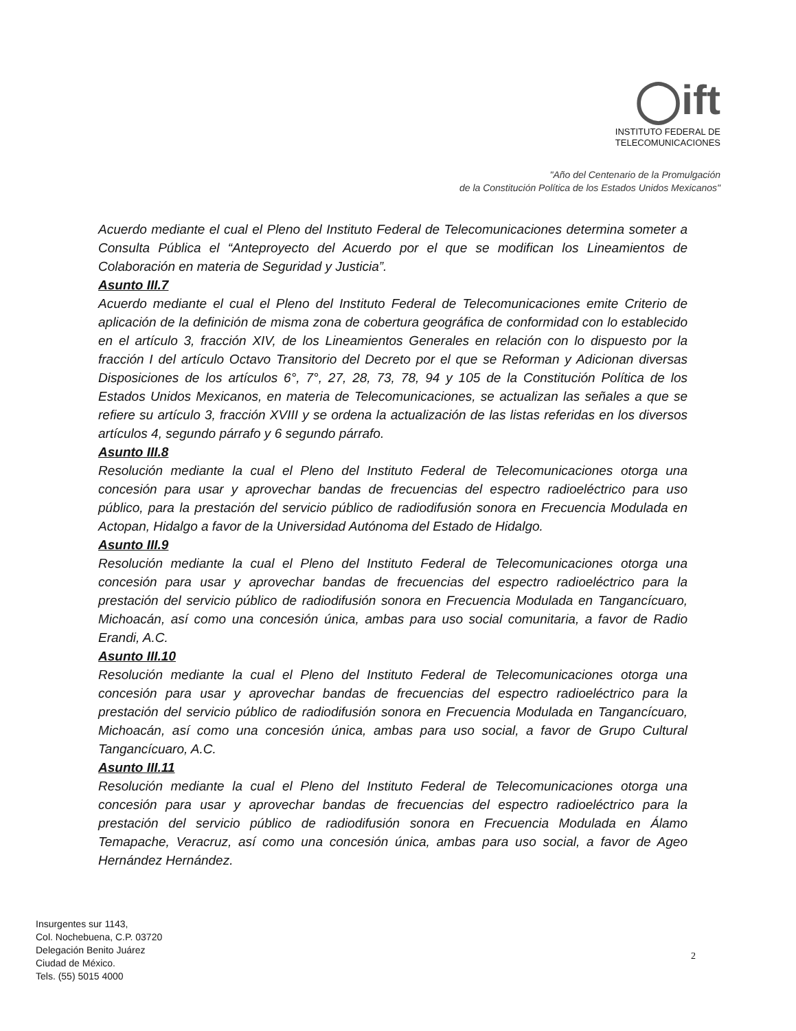◯ift
INSTITUTO FEDERAL DE
TELECOMUNICACIONES
"Año del Centenario de la Promulgación
de la Constitución Política de los Estados Unidos Mexicanos"
Acuerdo mediante el cual el Pleno del Instituto Federal de Telecomunicaciones determina someter a Consulta Pública el “Anteproyecto del Acuerdo por el que se modifican los Lineamientos de Colaboración en materia de Seguridad y Justicia”.
Asunto III.7
Acuerdo mediante el cual el Pleno del Instituto Federal de Telecomunicaciones emite Criterio de aplicación de la definición de misma zona de cobertura geográfica de conformidad con lo establecido en el artículo 3, fracción XIV, de los Lineamientos Generales en relación con lo dispuesto por la fracción I del artículo Octavo Transitorio del Decreto por el que se Reforman y Adicionan diversas Disposiciones de los artículos 6°, 7°, 27, 28, 73, 78, 94 y 105 de la Constitución Política de los Estados Unidos Mexicanos, en materia de Telecomunicaciones, se actualizan las señales a que se refiere su artículo 3, fracción XVIII y se ordena la actualización de las listas referidas en los diversos artículos 4, segundo párrafo y 6 segundo párrafo.
Asunto III.8
Resolución mediante la cual el Pleno del Instituto Federal de Telecomunicaciones otorga una concesión para usar y aprovechar bandas de frecuencias del espectro radioeléctrico para uso público, para la prestación del servicio público de radiodifusión sonora en Frecuencia Modulada en Actopan, Hidalgo a favor de la Universidad Autónoma del Estado de Hidalgo.
Asunto III.9
Resolución mediante la cual el Pleno del Instituto Federal de Telecomunicaciones otorga una concesión para usar y aprovechar bandas de frecuencias del espectro radioeléctrico para la prestación del servicio público de radiodifusión sonora en Frecuencia Modulada en Tangancícuaro, Michoacán, así como una concesión única, ambas para uso social comunitaria, a favor de Radio Erandi, A.C.
Asunto III.10
Resolución mediante la cual el Pleno del Instituto Federal de Telecomunicaciones otorga una concesión para usar y aprovechar bandas de frecuencias del espectro radioeléctrico para la prestación del servicio público de radiodifusión sonora en Frecuencia Modulada en Tangancícuaro, Michoacán, así como una concesión única, ambas para uso social, a favor de Grupo Cultural Tangancícuaro, A.C.
Asunto III.11
Resolución mediante la cual el Pleno del Instituto Federal de Telecomunicaciones otorga una concesión para usar y aprovechar bandas de frecuencias del espectro radioeléctrico para la prestación del servicio público de radiodifusión sonora en Frecuencia Modulada en Álamo Temapache, Veracruz, así como una concesión única, ambas para uso social, a favor de Ageo Hernández Hernández.
Insurgentes sur 1143,
Col. Nochebuena, C.P. 03720
Delegación Benito Juárez
Ciudad de México.
Tels. (55) 5015 4000
2